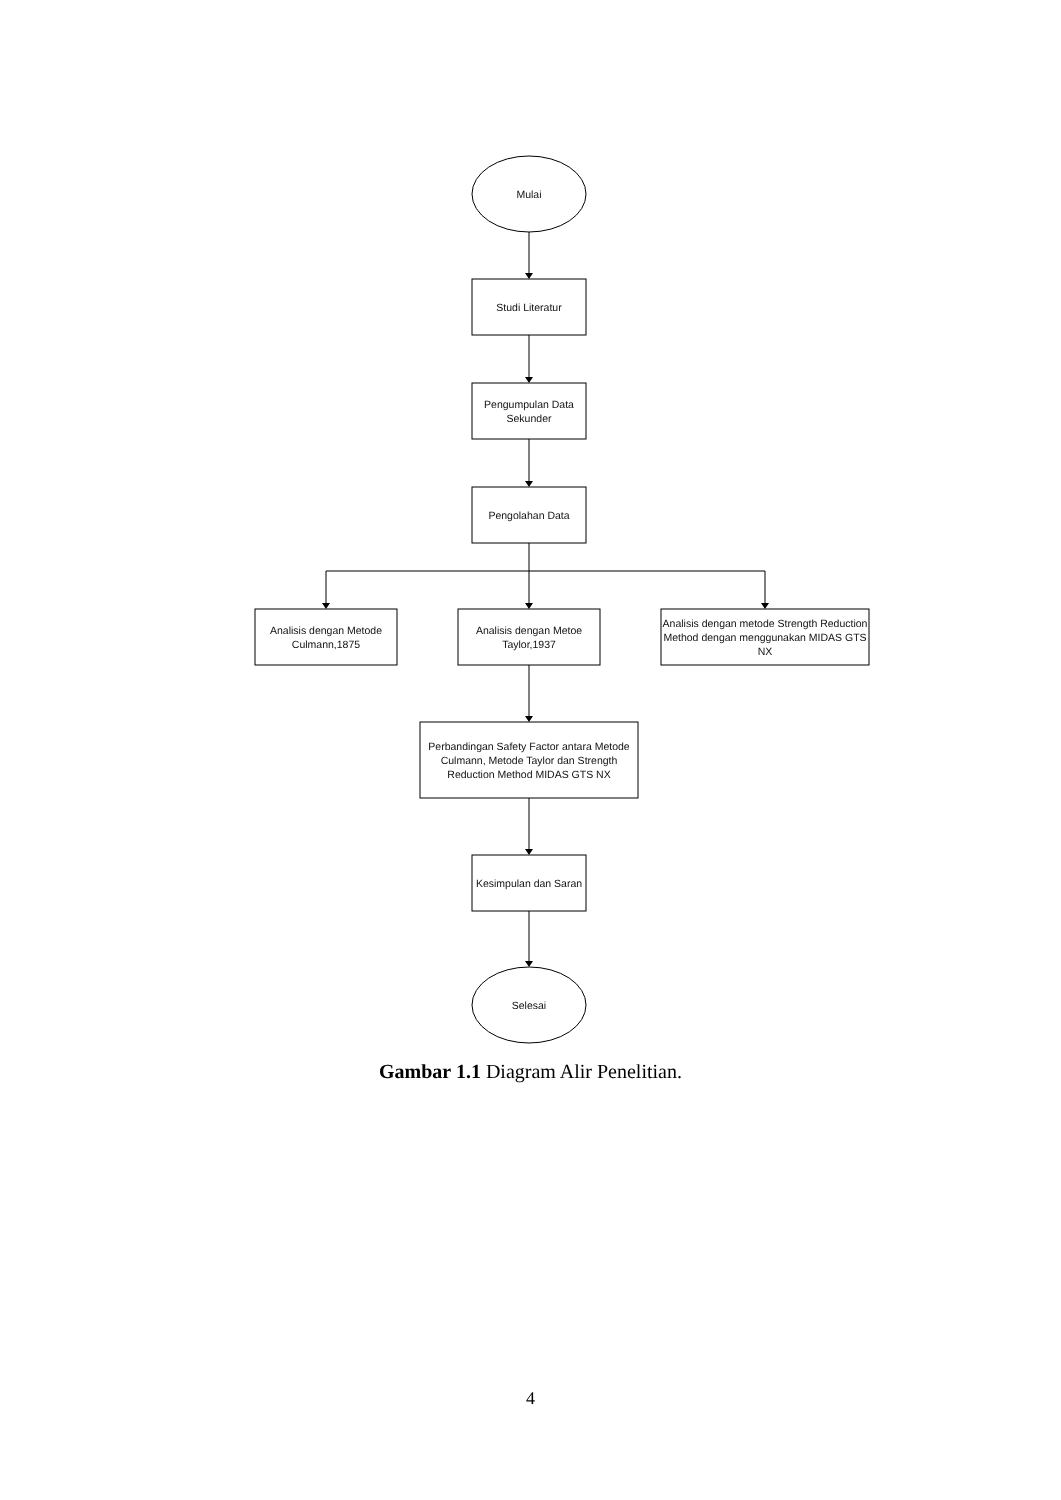Mulai
Studi Literatur
Pengumpulan Data Sekunder
Pengolahan Data
Analisis dengan Metode Culmann,1875
Analisis dengan Metoe Taylor,1937
Analisis dengan metode Strength Reduction Method dengan menggunakan MIDAS GTS NX
Perbandingan Safety Factor antara Metode Culmann, Metode Taylor dan Strength Reduction Method MIDAS GTS NX
Kesimpulan dan Saran
Selesai
Gambar 1.1 Diagram Alir Penelitian.
4